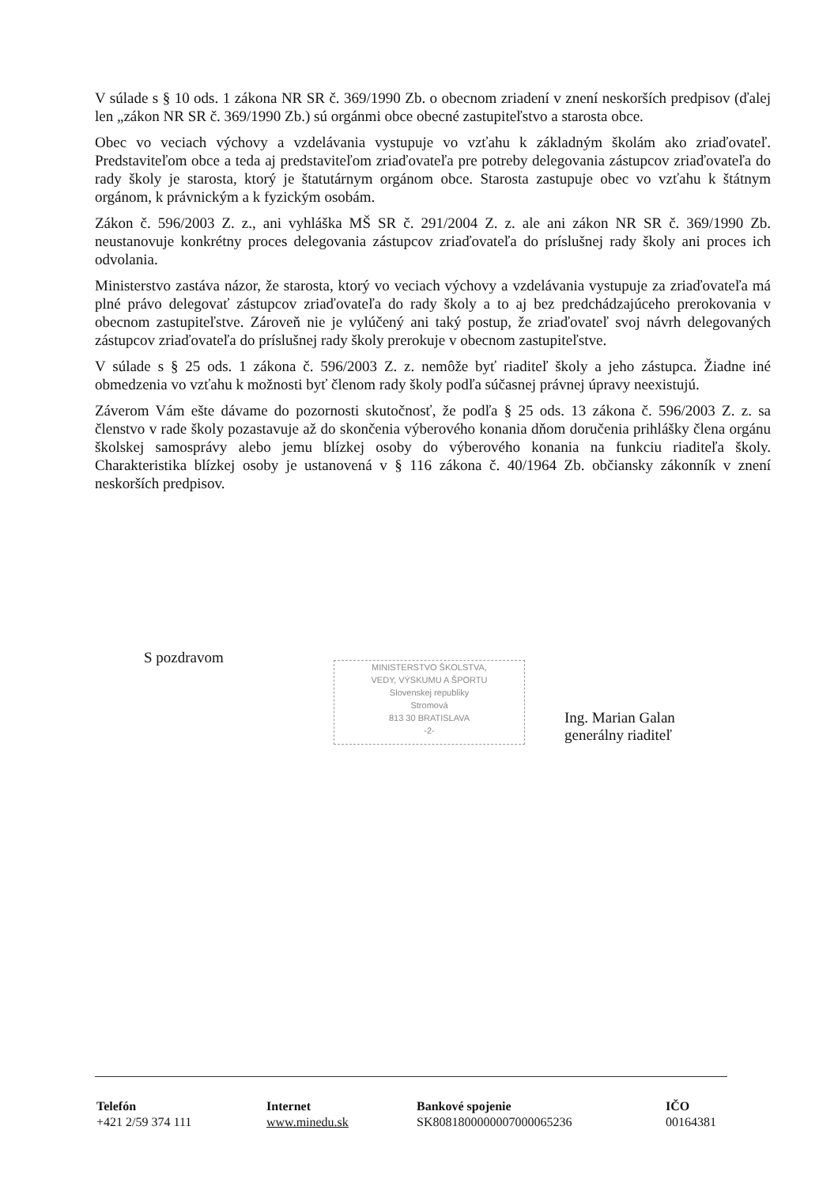V súlade s § 10 ods. 1 zákona NR SR č. 369/1990 Zb. o obecnom zriadení v znení neskorších predpisov (ďalej len „zákon NR SR č. 369/1990 Zb.) sú orgánmi obce obecné zastupiteľstvo a starosta obce.
Obec vo veciach výchovy a vzdelávania vystupuje vo vzťahu k základným školám ako zriaďovateľ. Predstaviteľom obce a teda aj predstaviteľom zriaďovateľa pre potreby delegovania zástupcov zriaďovateľa do rady školy je starosta, ktorý je štatutárnym orgánom obce. Starosta zastupuje obec vo vzťahu k štátnym orgánom, k právnickým a k fyzickým osobám.
Zákon č. 596/2003 Z. z., ani vyhláška MŠ SR č. 291/2004 Z. z. ale ani zákon NR SR č. 369/1990 Zb. neustanovuje konkrétny proces delegovania zástupcov zriaďovateľa do príslušnej rady školy ani proces ich odvolania.
Ministerstvo zastáva názor, že starosta, ktorý vo veciach výchovy a vzdelávania vystupuje za zriaďovateľa má plné právo delegovať zástupcov zriaďovateľa do rady školy a to aj bez predchádzajúceho prerokovania v obecnom zastupiteľstve. Zároveň nie je vylúčený ani taký postup, že zriaďovateľ svoj návrh delegovaných zástupcov zriaďovateľa do príslušnej rady školy prerokuje v obecnom zastupiteľstve.
V súlade s § 25 ods. 1 zákona č. 596/2003 Z. z. nemôže byť riaditeľ školy a jeho zástupca. Žiadne iné obmedzenia vo vzťahu k možnosti byť členom rady školy podľa súčasnej právnej úpravy neexistujú.
Záverom Vám ešte dávame do pozornosti skutočnosť, že podľa § 25 ods. 13 zákona č. 596/2003 Z. z. sa členstvo v rade školy pozastavuje až do skončenia výberového konania dňom doručenia prihlášky člena orgánu školskej samosprávy alebo jemu blízkej osoby do výberového konania na funkciu riaditeľa školy. Charakteristika blízkej osoby je ustanovená v § 116 zákona č. 40/1964 Zb. občiansky zákonník v znení neskorších predpisov.
S pozdravom
MINISTERSTVO ŠKOLSTVA,
VEDY, VÝSKUMU A ŠPORTU
Slovenskej republiky
Stromová
813 30 BRATISLAVA
-2-
Ing. Marian Galan
generálny riaditeľ
Telefón
+421 2/59 374 111
Internet
www.minedu.sk
Bankové spojenie
SK8081800000007000065236
IČO
00164381